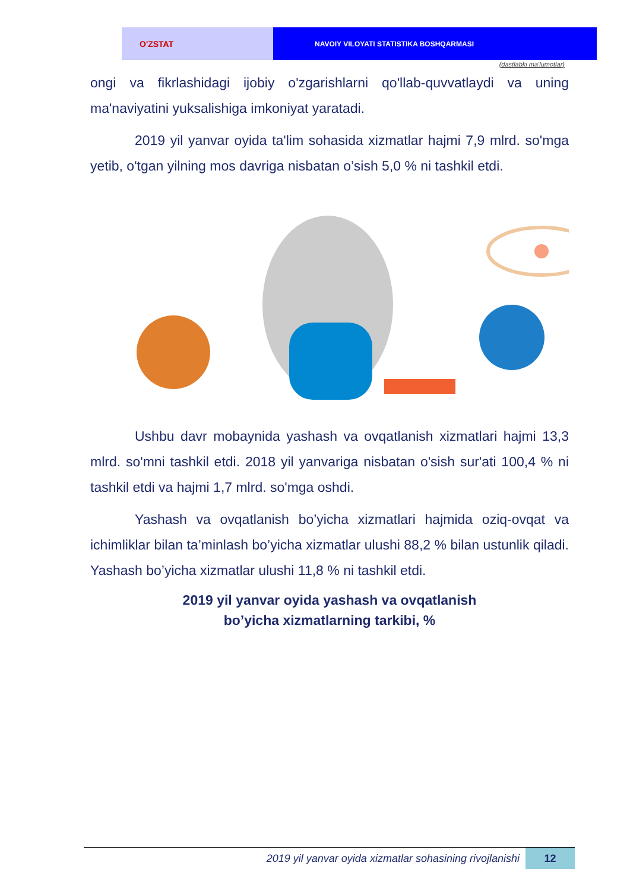O'ZSTAT
NAVOIY VILOYATI STATISTIKA BOSHQARMASI
(dastlabki ma'lumotlar)
ongi va fikrlashidagi ijobiy o'zgarishlarni qo'llab-quvvatlaydi va uning ma'naviyatini yuksalishiga imkoniyat yaratadi.
2019 yil yanvar oyida ta'lim sohasida xizmatlar hajmi 7,9 mlrd. so'mga yetib, o'tgan yilning mos davriga nisbatan o’sish 5,0 % ni tashkil etdi.
Ushbu davr mobaynida yashash va ovqatlanish xizmatlari hajmi 13,3 mlrd. so'mni tashkil etdi. 2018 yil yanvariga nisbatan o'sish sur'ati 100,4 % ni tashkil etdi va hajmi 1,7 mlrd. so'mga oshdi.
Yashash va ovqatlanish bo’yicha xizmatlari hajmida oziq-ovqat va ichimliklar bilan ta’minlash bo’yicha xizmatlar ulushi 88,2 % bilan ustunlik qiladi. Yashash bo’yicha xizmatlar ulushi 11,8 % ni tashkil etdi.
2019 yil yanvar oyida yashash va ovqatlanish
bo’yicha xizmatlarning tarkibi, %
2019 yil yanvar oyida xizmatlar sohasining rivojlanishi
12